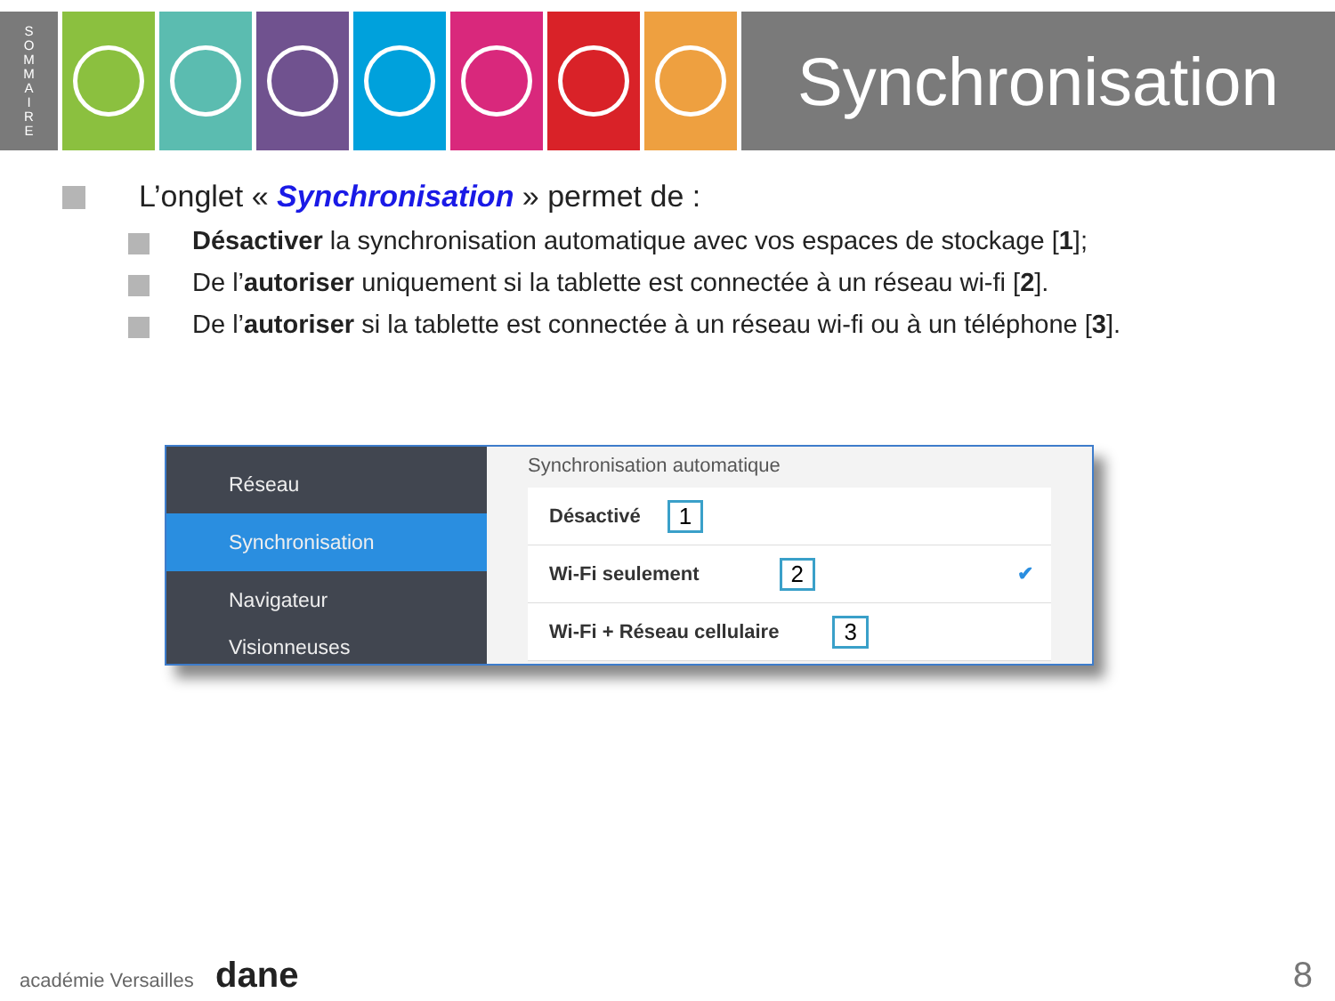S
O
M
M
A
I
R
E
Synchronisation
L’onglet « Synchronisation » permet de :
Désactiver la synchronisation automatique avec vos espaces de stockage [1];
De l’autoriser uniquement si la tablette est connectée à un réseau wi-fi [2].
De l’autoriser si la tablette est connectée à un réseau wi-fi ou à un téléphone [3].
Réseau
Synchronisation
Navigateur
Visionneuses
Synchronisation automatique
Désactivé 1
Wi-Fi seulement 2 ✔
Wi-Fi + Réseau cellulaire 3
académie Versailles dane 8